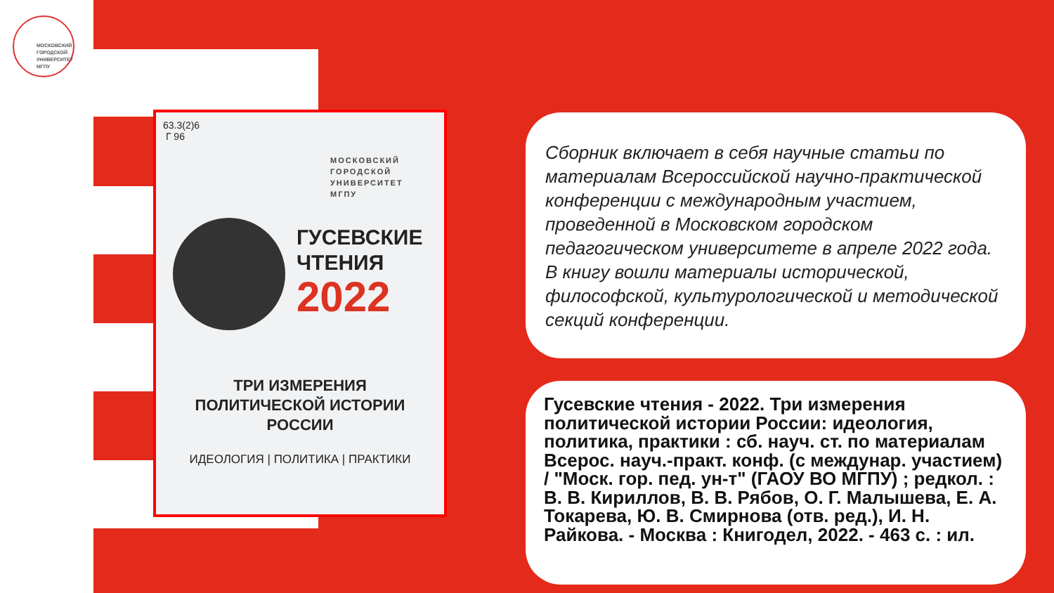МОСКОВСКИЙ
ГОРОДСКОЙ
УНИВЕРСИТЕТ
МГПУ
63.3(2)6
Г 96
МОСКОВСКИЙ
ГОРОДСКОЙ
УНИВЕРСИТЕТ
МГПУ
ГУСЕВСКИЕ
ЧТЕНИЯ
2022
ТРИ ИЗМЕРЕНИЯ
ПОЛИТИЧЕСКОЙ ИСТОРИИ
РОССИИ
ИДЕОЛОГИЯ | ПОЛИТИКА | ПРАКТИКИ
Сборник включает в себя научные статьи по материалам Всероссийской научно-практической конференции с международным участием, проведенной в Московском городском педагогическом университете в апреле 2022 года. В книгу вошли материалы исторической, философской, культурологической и методической секций конференции.
Гусевские чтения - 2022. Три измерения политической истории России: идеология, политика, практики : сб. науч. ст. по материалам Всерос. науч.-практ. конф. (с междунар. участием) / "Моск. гор. пед. ун-т" (ГАОУ ВО МГПУ) ; редкол. : В. В. Кириллов, В. В. Рябов, О. Г. Малышева, Е. А. Токарева, Ю. В. Смирнова (отв. ред.), И. Н. Райкова. - Москва : Книгодел, 2022. - 463 с. : ил.